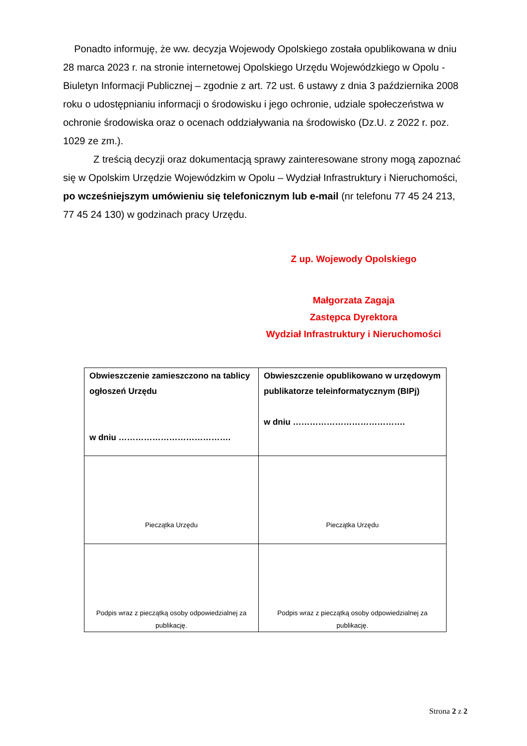Ponadto informuję, że ww. decyzja Wojewody Opolskiego została opublikowana w dniu 28 marca 2023 r. na stronie internetowej Opolskiego Urzędu Wojewódzkiego w Opolu - Biuletyn Informacji Publicznej – zgodnie z art. 72 ust. 6 ustawy z dnia 3 października 2008 roku o udostępnianiu informacji o środowisku i jego ochronie, udziale społeczeństwa w ochronie środowiska oraz o ocenach oddziaływania na środowisko (Dz.U. z 2022 r. poz. 1029 ze zm.).
Z treścią decyzji oraz dokumentacją sprawy zainteresowane strony mogą zapoznać się w Opolskim Urzędzie Wojewódzkim w Opolu – Wydział Infrastruktury i Nieruchomości, po wcześniejszym umówieniu się telefonicznym lub e-mail (nr telefonu 77 45 24 213, 77 45 24 130) w godzinach pracy Urzędu.
Z up. Wojewody Opolskiego
Małgorzata Zagaja
Zastępca Dyrektora
Wydział Infrastruktury i Nieruchomości
| Obwieszczenie zamieszczono na tablicy ogłoszeń Urzędu w dniu …………………………………. | Obwieszczenie opublikowano w urzędowym publikatorze teleinformatycznym (BIPj) w dniu …………………………………. |
| Pieczątka Urzędu | Pieczątka Urzędu |
| Podpis wraz z pieczątką osoby odpowiedzialnej za publikację. | Podpis wraz z pieczątką osoby odpowiedzialnej za publikację. |
Strona 2 z 2